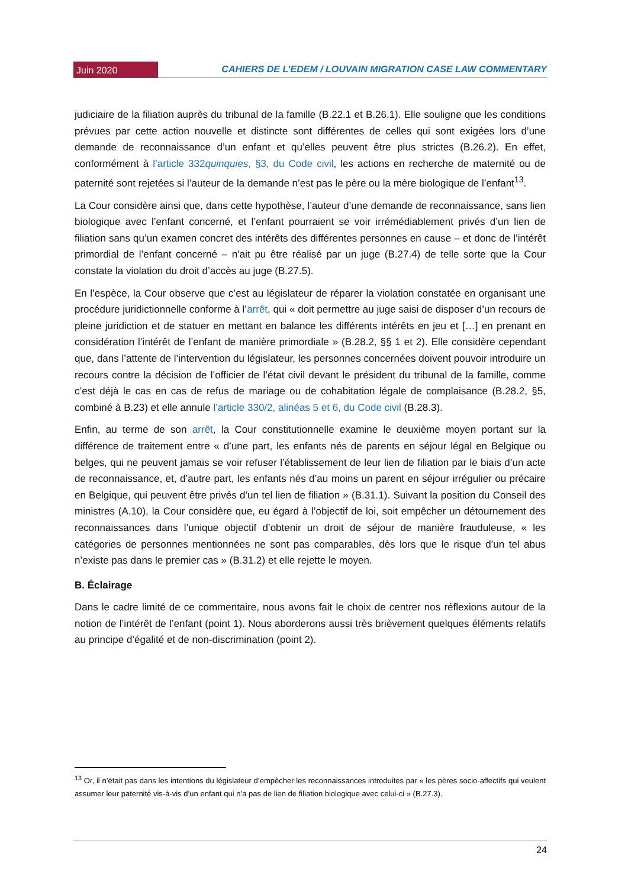Juin 2020
CAHIERS DE L’EDEM / LOUVAIN MIGRATION CASE LAW COMMENTARY
judiciaire de la filiation auprès du tribunal de la famille (B.22.1 et B.26.1). Elle souligne que les conditions prévues par cette action nouvelle et distincte sont différentes de celles qui sont exigées lors d’une demande de reconnaissance d’un enfant et qu’elles peuvent être plus strictes (B.26.2). En effet, conformément à l’article 332quinquies, §3, du Code civil, les actions en recherche de maternité ou de paternité sont rejetées si l’auteur de la demande n’est pas le père ou la mère biologique de l’enfant<sup>13</sup>.
La Cour considère ainsi que, dans cette hypothèse, l’auteur d’une demande de reconnaissance, sans lien biologique avec l’enfant concerné, et l’enfant pourraient se voir irrémédiablement privés d’un lien de filiation sans qu’un examen concret des intérêts des différentes personnes en cause – et donc de l’intérêt primordial de l’enfant concerné – n’ait pu être réalisé par un juge (B.27.4) de telle sorte que la Cour constate la violation du droit d’accès au juge (B.27.5).
En l’espèce, la Cour observe que c’est au législateur de réparer la violation constatée en organisant une procédure juridictionnelle conforme à l’arrêt, qui « doit permettre au juge saisi de disposer d’un recours de pleine juridiction et de statuer en mettant en balance les différents intérêts en jeu et […] en prenant en considération l’intérêt de l’enfant de manière primordiale » (B.28.2, §§ 1 et 2). Elle considère cependant que, dans l’attente de l’intervention du législateur, les personnes concernées doivent pouvoir introduire un recours contre la décision de l’officier de l’état civil devant le président du tribunal de la famille, comme c’est déjà le cas en cas de refus de mariage ou de cohabitation légale de complaisance (B.28.2, §5, combiné à B.23) et elle annule l’article 330/2, alinéas 5 et 6, du Code civil (B.28.3).
Enfin, au terme de son arrêt, la Cour constitutionnelle examine le deuxième moyen portant sur la différence de traitement entre « d’une part, les enfants nés de parents en séjour légal en Belgique ou belges, qui ne peuvent jamais se voir refuser l’établissement de leur lien de filiation par le biais d’un acte de reconnaissance, et, d’autre part, les enfants nés d’au moins un parent en séjour irrégulier ou précaire en Belgique, qui peuvent être privés d’un tel lien de filiation » (B.31.1). Suivant la position du Conseil des ministres (A.10), la Cour considère que, eu égard à l’objectif de loi, soit empêcher un détournement des reconnaissances dans l’unique objectif d’obtenir un droit de séjour de manière frauduleuse, « les catégories de personnes mentionnées ne sont pas comparables, dès lors que le risque d’un tel abus n’existe pas dans le premier cas » (B.31.2) et elle rejette le moyen.
B. Éclairage
Dans le cadre limité de ce commentaire, nous avons fait le choix de centrer nos réflexions autour de la notion de l’intérêt de l’enfant (point 1). Nous aborderons aussi très brièvement quelques éléments relatifs au principe d’égalité et de non-discrimination (point 2).
<sup>13</sup> Or, il n’était pas dans les intentions du législateur d’empêcher les reconnaissances introduites par « les pères socio-affectifs qui veulent assumer leur paternité vis-à-vis d’un enfant qui n’a pas de lien de filiation biologique avec celui-ci » (B.27.3).
24